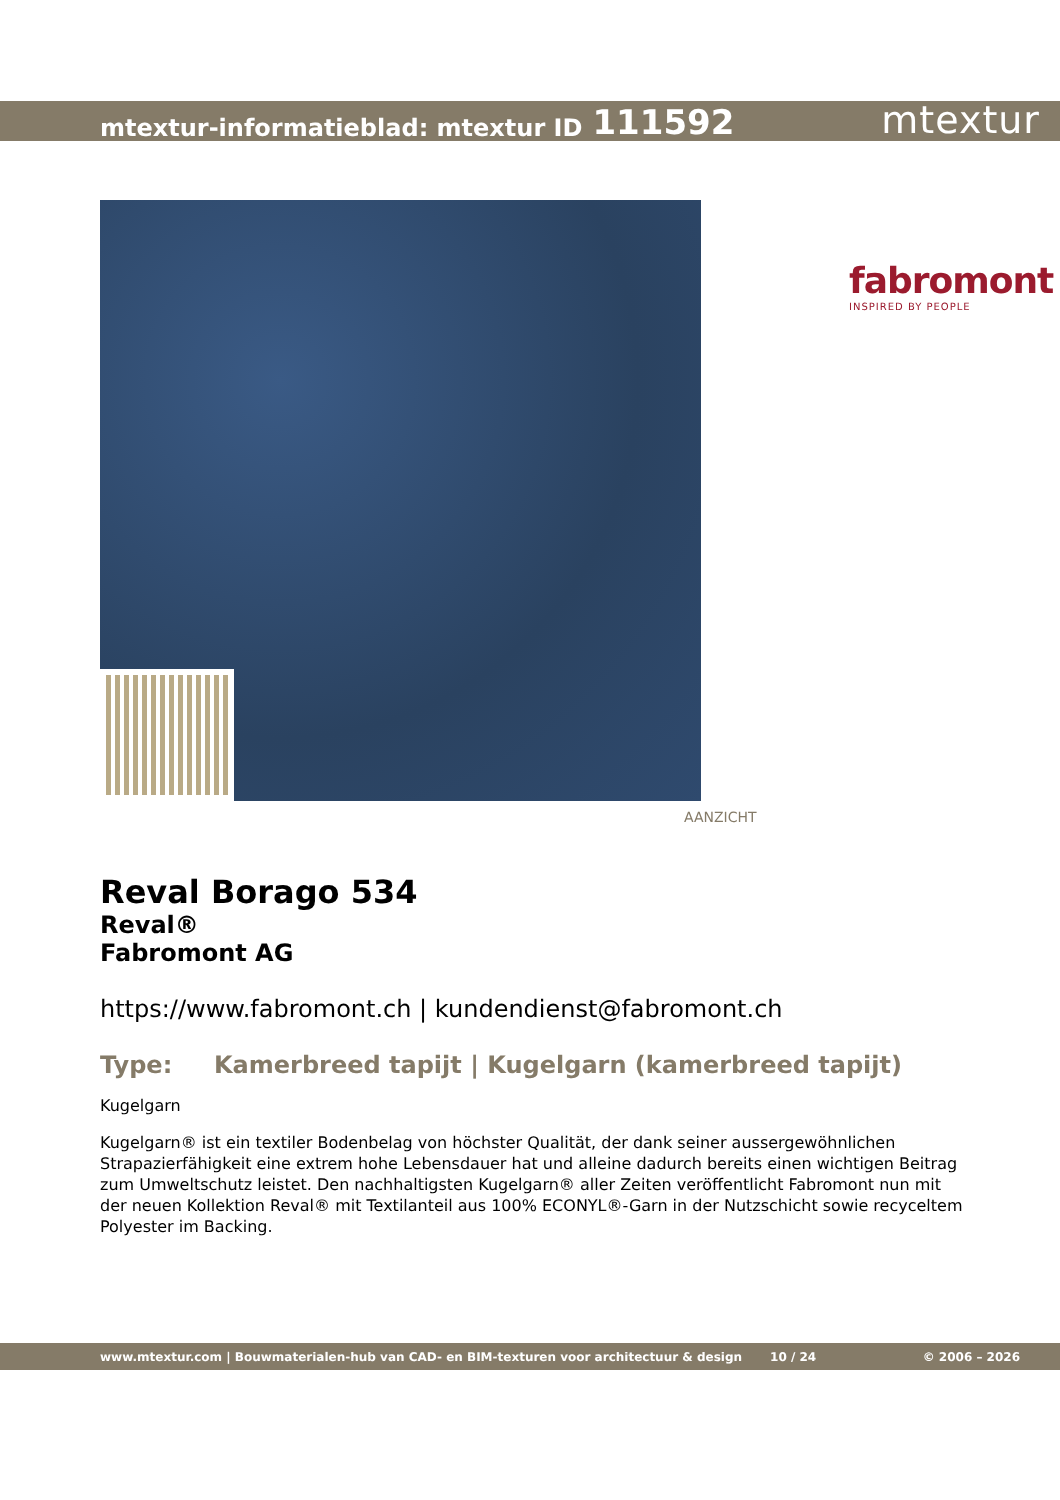mtextur-informatieblad: mtextur ID 111592 mtextur
fabromont
INSPIRED BY PEOPLE
AANZICHT
Reval Borago 534
Reval®
Fabromont AG
https://www.fabromont.ch | kundendienst@fabromont.ch
Type: Kamerbreed tapijt | Kugelgarn (kamerbreed tapijt)
Kugelgarn
Kugelgarn® ist ein textiler Bodenbelag von höchster Qualität, der dank seiner aussergewöhnlichen Strapazierfähigkeit eine extrem hohe Lebensdauer hat und alleine dadurch bereits einen wichtigen Beitrag zum Umweltschutz leistet. Den nachhaltigsten Kugelgarn® aller Zeiten veröffentlicht Fabromont nun mit der neuen Kollektion Reval® mit Textilanteil aus 100% ECONYL®-Garn in der Nutzschicht sowie recyceltem Polyester im Backing.
www.mtextur.com | Bouwmaterialen-hub van CAD- en BIM-texturen voor architectuur & design 10 / 24 © 2006 – 2026